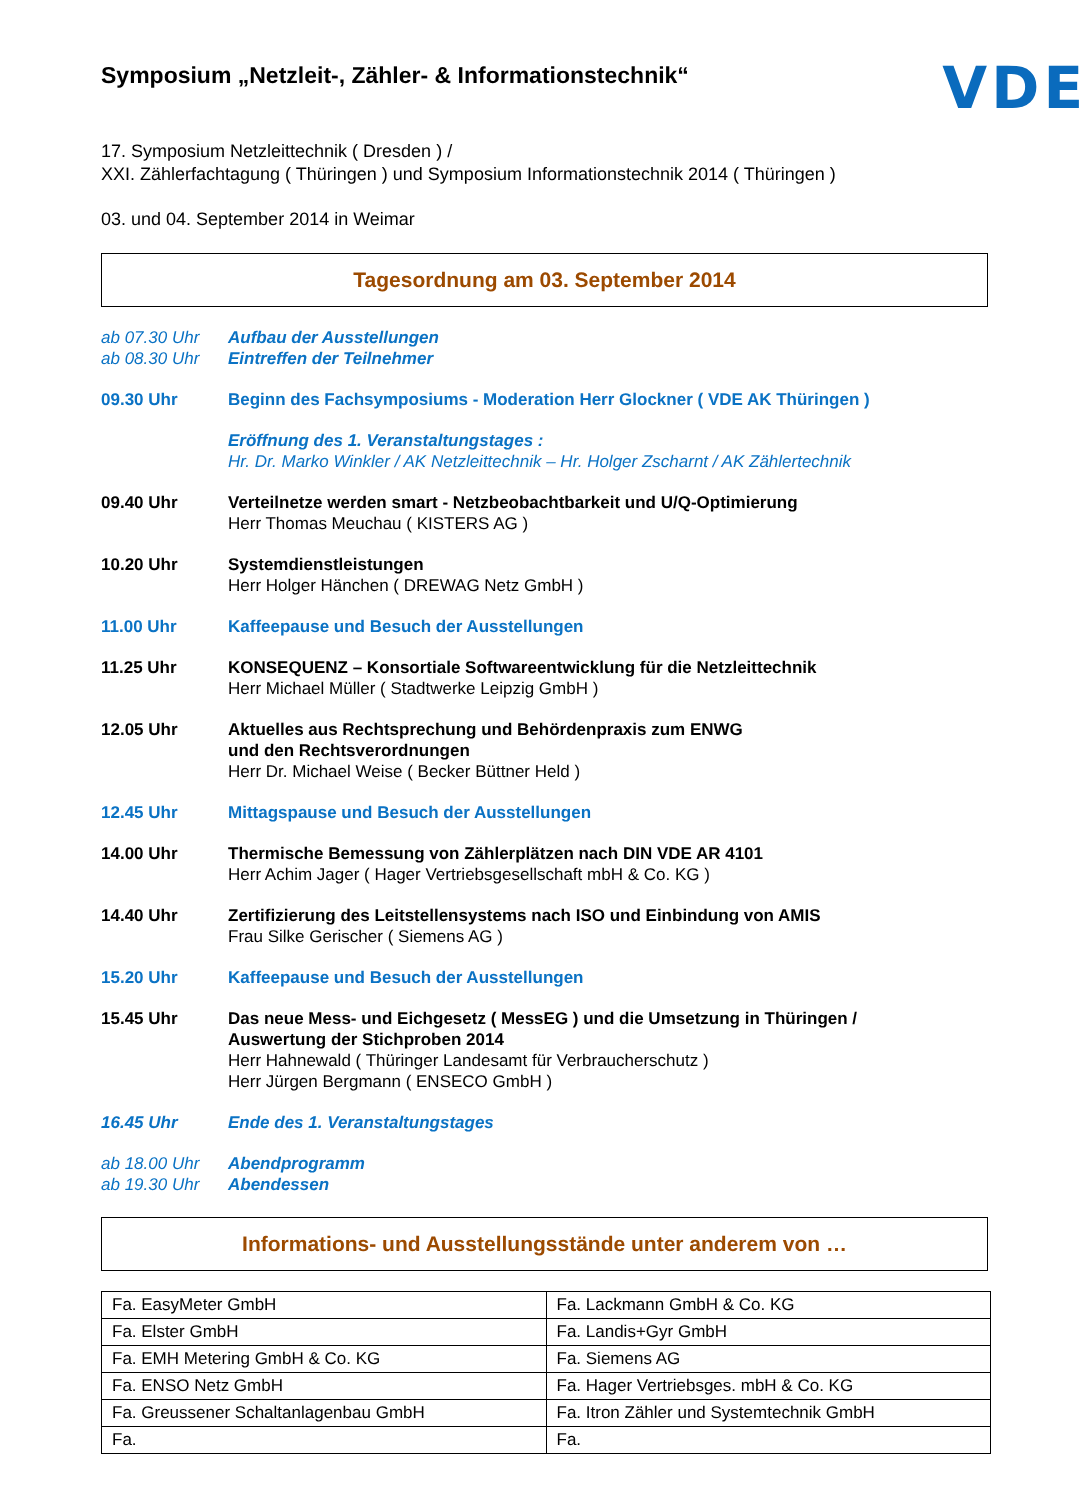Symposium „Netzleit-, Zähler- & Informationstechnik“
VDE
17. Symposium Netzleittechnik ( Dresden ) /
XXI. Zählerfachtagung ( Thüringen ) und Symposium Informationstechnik 2014 ( Thüringen )
03. und 04. September 2014 in Weimar
Tagesordnung am 03. September 2014
ab 07.30 Uhr Aufbau der Ausstellungen
ab 08.30 Uhr Eintreffen der Teilnehmer
09.30 Uhr Beginn des Fachsymposiums - Moderation Herr Glockner ( VDE AK Thüringen )
Eröffnung des 1. Veranstaltungstages :
Hr. Dr. Marko Winkler / AK Netzleittechnik – Hr. Holger Zscharnt / AK Zählertechnik
09.40 Uhr Verteilnetze werden smart - Netzbeobachtbarkeit und U/Q-Optimierung
Herr Thomas Meuchau ( KISTERS AG )
10.20 Uhr Systemdienstleistungen
Herr Holger Hänchen ( DREWAG Netz GmbH )
11.00 Uhr Kaffeepause und Besuch der Ausstellungen
11.25 Uhr KONSEQUENZ – Konsortiale Softwareentwicklung für die Netzleittechnik
Herr Michael Müller ( Stadtwerke Leipzig GmbH )
12.05 Uhr Aktuelles aus Rechtsprechung und Behördenpraxis zum ENWG
und den Rechtsverordnungen
Herr Dr. Michael Weise ( Becker Büttner Held )
12.45 Uhr Mittagspause und Besuch der Ausstellungen
14.00 Uhr Thermische Bemessung von Zählerplätzen nach DIN VDE AR 4101
Herr Achim Jager ( Hager Vertriebsgesellschaft mbH & Co. KG )
14.40 Uhr Zertifizierung des Leitstellensystems nach ISO und Einbindung von AMIS
Frau Silke Gerischer ( Siemens AG )
15.20 Uhr Kaffeepause und Besuch der Ausstellungen
15.45 Uhr Das neue Mess- und Eichgesetz ( MessEG ) und die Umsetzung in Thüringen /
Auswertung der Stichproben 2014
Herr Hahnewald ( Thüringer Landesamt für Verbraucherschutz )
Herr Jürgen Bergmann ( ENSECO GmbH )
16.45 Uhr Ende des 1. Veranstaltungstages
ab 18.00 Uhr Abendprogramm
ab 19.30 Uhr Abendessen
Informations- und Ausstellungsstände unter anderem von …
| Fa. EasyMeter GmbH | Fa. Lackmann GmbH & Co. KG |
| Fa. Elster GmbH | Fa. Landis+Gyr GmbH |
| Fa. EMH Metering GmbH & Co. KG | Fa. Siemens AG |
| Fa. ENSO Netz GmbH | Fa. Hager Vertriebsges. mbH & Co. KG |
| Fa. Greussener Schaltanlagenbau GmbH | Fa. Itron Zähler und Systemtechnik GmbH |
| Fa. | Fa. |